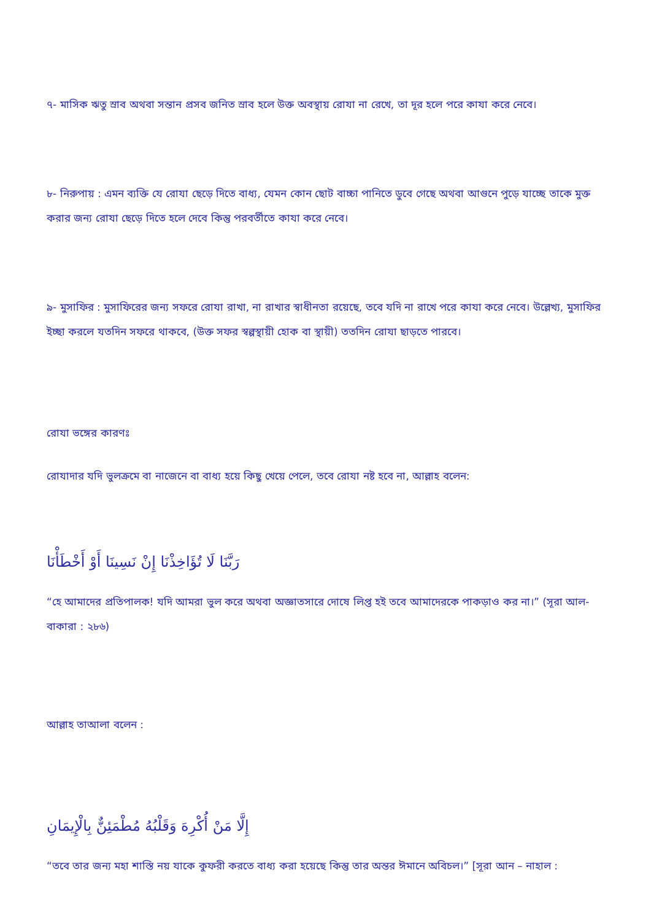৭- মাসিক ঋতু স্রাব অথবা সন্তান প্রসব জনিত স্রাব হলে উক্ত অবস্থায় রোযা না রেখে, তা দূর হলে পরে কাযা করে নেবে।
৮- নিরুপায় : এমন ব্যক্তি যে রোযা ছেড়ে দিতে বাধ্য, যেমন কোন ছোট বাচ্চা পানিতে ডুবে গেছে অথবা আগুনে পুড়ে যাচ্ছে তাকে মুক্ত করার জন্য রোযা ছেড়ে দিতে হলে দেবে কিন্তু পরবর্তীতে কাযা করে নেবে।
৯- মুসাফির : মুসাফিরের জন্য সফরে রোযা রাখা, না রাখার স্বাধীনতা রয়েছে, তবে যদি না রাখে পরে কাযা করে নেবে। উল্লেখ্য, মুসাফির ইচ্ছা করলে যতদিন সফরে থাকবে, (উক্ত সফর স্বল্পস্থায়ী হোক বা স্থায়ী) ততদিন রোযা ছাড়তে পারবে।
রোযা ভঙ্গের কারণঃ
রোযাদার যদি ভুলক্রমে বা নাজেনে বা বাধ্য হয়ে কিছু খেয়ে পেলে, তবে রোযা নষ্ট হবে না, আল্লাহ বলেন:
رَبَّنَا لَا تُؤَاخِذْنَا إِنْ نَسِينَا أَوْ أَخْطَأْنَا
“হে আমাদের প্রতিপালক! যদি আমরা ভুল করে অথবা অজ্ঞাতসারে দোষে লিপ্ত হই তবে আমাদেরকে পাকড়াও কর না।” (সূরা আল-বাকারা : ২৮৬)
আল্লাহ তাআলা বলেন :
إِلَّا مَنْ أُكْرِهَ وَقَلْبُهُ مُطْمَئِنٌّ بِالْإِيمَانِ
“তবে তার জন্য মহা শাস্তি নয় যাকে কুফরী করতে বাধ্য করা হয়েছে কিন্তু তার অন্তর ঈমানে অবিচল।” [সূরা আন – নাহাল :